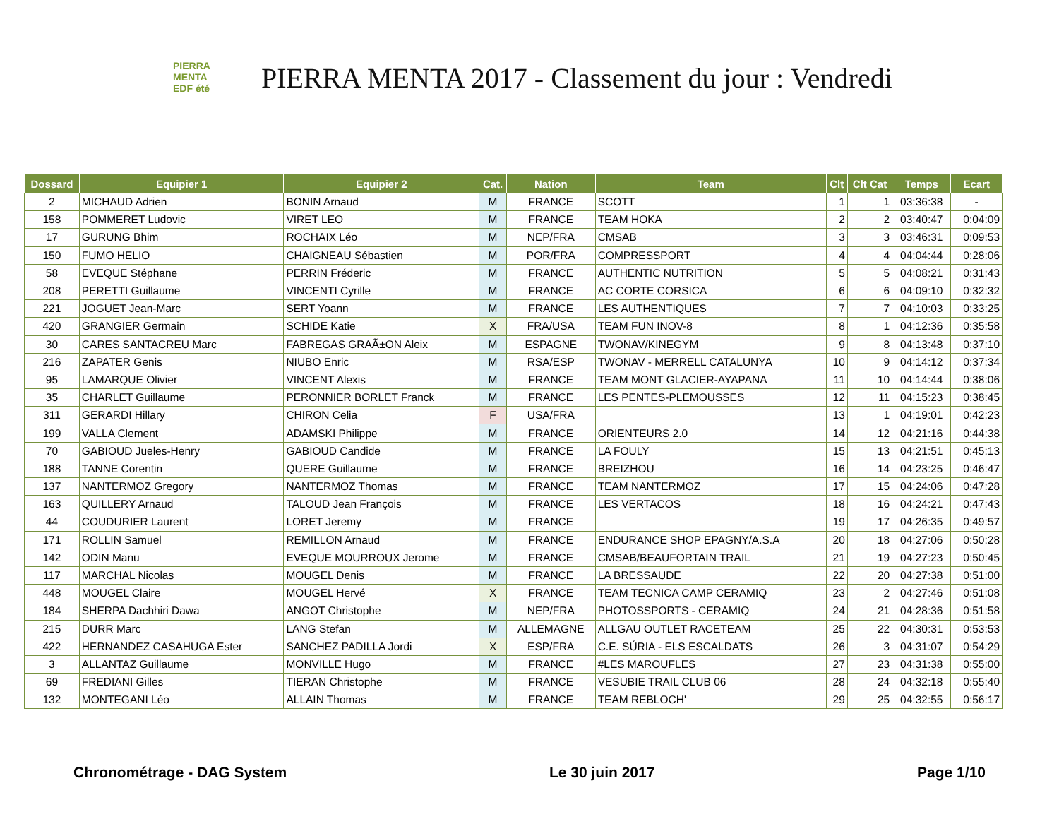PIERRA
MENTA
EDF été
PIERRA MENTA 2017 - Classement du jour : Vendredi
| Dossard | Equipier 1 | Equipier 2 | Cat. | Nation | Team | Clt | Clt Cat | Temps | Ecart |
| --- | --- | --- | --- | --- | --- | --- | --- | --- | --- |
| 2 | MICHAUD Adrien | BONIN Arnaud | M | FRANCE | SCOTT | 1 | 1 | 03:36:38 | - |
| 158 | POMMERET Ludovic | VIRET LEO | M | FRANCE | TEAM HOKA | 2 | 2 | 03:40:47 | 0:04:09 |
| 17 | GURUNG Bhim | ROCHAIX Léo | M | NEP/FRA | CMSAB | 3 | 3 | 03:46:31 | 0:09:53 |
| 150 | FUMO HELIO | CHAIGNEAU Sébastien | M | POR/FRA | COMPRESSPORT | 4 | 4 | 04:04:44 | 0:28:06 |
| 58 | EVEQUE Stéphane | PERRIN Fréderic | M | FRANCE | AUTHENTIC NUTRITION | 5 | 5 | 04:08:21 | 0:31:43 |
| 208 | PERETTI Guillaume | VINCENTI Cyrille | M | FRANCE | AC CORTE CORSICA | 6 | 6 | 04:09:10 | 0:32:32 |
| 221 | JOGUET Jean-Marc | SERT Yoann | M | FRANCE | LES AUTHENTIQUES | 7 | 7 | 04:10:03 | 0:33:25 |
| 420 | GRANGIER Germain | SCHIDE Katie | X | FRA/USA | TEAM FUN INOV-8 | 8 | 1 | 04:12:36 | 0:35:58 |
| 30 | CARES SANTACREU Marc | FABREGAS GRAÃ±ON Aleix | M | ESPAGNE | TWONAV/KINEGYM | 9 | 8 | 04:13:48 | 0:37:10 |
| 216 | ZAPATER Genis | NIUBO Enric | M | RSA/ESP | TWONAV - MERRELL CATALUNYA | 10 | 9 | 04:14:12 | 0:37:34 |
| 95 | LAMARQUE Olivier | VINCENT Alexis | M | FRANCE | TEAM MONT GLACIER-AYAPANA | 11 | 10 | 04:14:44 | 0:38:06 |
| 35 | CHARLET Guillaume | PERONNIER BORLET Franck | M | FRANCE | LES PENTES-PLEMOUSSES | 12 | 11 | 04:15:23 | 0:38:45 |
| 311 | GERARDI Hillary | CHIRON Celia | F | USA/FRA | | 13 | 1 | 04:19:01 | 0:42:23 |
| 199 | VALLA Clement | ADAMSKI Philippe | M | FRANCE | ORIENTEURS 2.0 | 14 | 12 | 04:21:16 | 0:44:38 |
| 70 | GABIOUD Jueles-Henry | GABIOUD Candide | M | FRANCE | LA FOULY | 15 | 13 | 04:21:51 | 0:45:13 |
| 188 | TANNE Corentin | QUERE Guillaume | M | FRANCE | BREIZHOU | 16 | 14 | 04:23:25 | 0:46:47 |
| 137 | NANTERMOZ Gregory | NANTERMOZ Thomas | M | FRANCE | TEAM NANTERMOZ | 17 | 15 | 04:24:06 | 0:47:28 |
| 163 | QUILLERY Arnaud | TALOUD Jean François | M | FRANCE | LES VERTACOS | 18 | 16 | 04:24:21 | 0:47:43 |
| 44 | COUDURIER Laurent | LORET Jeremy | M | FRANCE | | 19 | 17 | 04:26:35 | 0:49:57 |
| 171 | ROLLIN Samuel | REMILLON Arnaud | M | FRANCE | ENDURANCE SHOP EPAGNY/A.S.A | 20 | 18 | 04:27:06 | 0:50:28 |
| 142 | ODIN Manu | EVEQUE MOURROUX Jerome | M | FRANCE | CMSAB/BEAUFORTAIN TRAIL | 21 | 19 | 04:27:23 | 0:50:45 |
| 117 | MARCHAL Nicolas | MOUGEL Denis | M | FRANCE | LA BRESSAUDE | 22 | 20 | 04:27:38 | 0:51:00 |
| 448 | MOUGEL Claire | MOUGEL Hervé | X | FRANCE | TEAM TECNICA CAMP CERAMIQ | 23 | 2 | 04:27:46 | 0:51:08 |
| 184 | SHERPA Dachhiri Dawa | ANGOT Christophe | M | NEP/FRA | PHOTOSSPORTS - CERAMIQ | 24 | 21 | 04:28:36 | 0:51:58 |
| 215 | DURR Marc | LANG Stefan | M | ALLEMAGNE | ALLGAU OUTLET RACETEAM | 25 | 22 | 04:30:31 | 0:53:53 |
| 422 | HERNANDEZ CASAHUGA Ester | SANCHEZ PADILLA Jordi | X | ESP/FRA | C.E. SÚRIA - ELS ESCALDATS | 26 | 3 | 04:31:07 | 0:54:29 |
| 3 | ALLANTAZ Guillaume | MONVILLE Hugo | M | FRANCE | #LES MAROUFLES | 27 | 23 | 04:31:38 | 0:55:00 |
| 69 | FREDIANI Gilles | TIERAN Christophe | M | FRANCE | VESUBIE TRAIL CLUB 06 | 28 | 24 | 04:32:18 | 0:55:40 |
| 132 | MONTEGANI Léo | ALLAIN Thomas | M | FRANCE | TEAM REBLOCH' | 29 | 25 | 04:32:55 | 0:56:17 |
Chronométrage - DAG System Le 30 juin 2017 Page 1/10